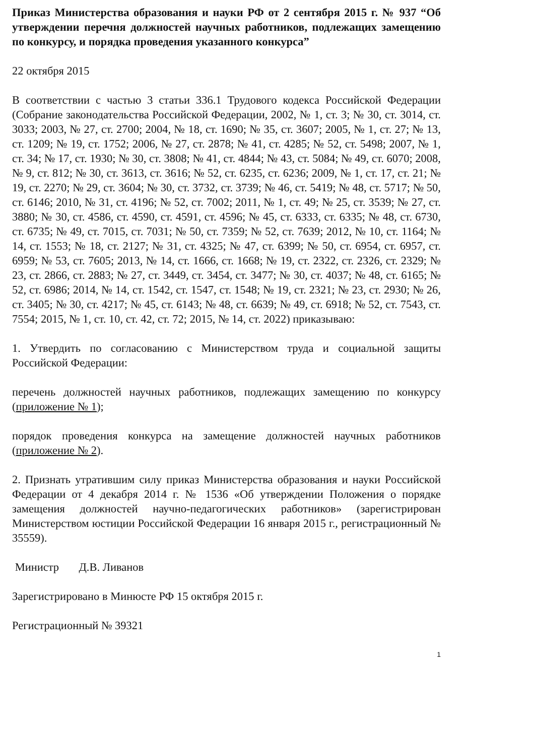Приказ Министерства образования и науки РФ от 2 сентября 2015 г. № 937 “Об утверждении перечня должностей научных работников, подлежащих замещению по конкурсу, и порядка проведения указанного конкурса”
22 октября 2015
В соответствии с частью 3 статьи 336.1 Трудового кодекса Российской Федерации (Собрание законодательства Российской Федерации, 2002, № 1, ст. 3; № 30, ст. 3014, ст. 3033; 2003, № 27, ст. 2700; 2004, № 18, ст. 1690; № 35, ст. 3607; 2005, № 1, ст. 27; № 13, ст. 1209; № 19, ст. 1752; 2006, № 27, ст. 2878; № 41, ст. 4285; № 52, ст. 5498; 2007, № 1, ст. 34; № 17, ст. 1930; № 30, ст. 3808; № 41, ст. 4844; № 43, ст. 5084; № 49, ст. 6070; 2008, № 9, ст. 812; № 30, ст. 3613, ст. 3616; № 52, ст. 6235, ст. 6236; 2009, № 1, ст. 17, ст. 21; № 19, ст. 2270; № 29, ст. 3604; № 30, ст. 3732, ст. 3739; № 46, ст. 5419; № 48, ст. 5717; № 50, ст. 6146; 2010, № 31, ст. 4196; № 52, ст. 7002; 2011, № 1, ст. 49; № 25, ст. 3539; № 27, ст. 3880; № 30, ст. 4586, ст. 4590, ст. 4591, ст. 4596; № 45, ст. 6333, ст. 6335; № 48, ст. 6730, ст. 6735; № 49, ст. 7015, ст. 7031; № 50, ст. 7359; № 52, ст. 7639; 2012, № 10, ст. 1164; № 14, ст. 1553; № 18, ст. 2127; № 31, ст. 4325; № 47, ст. 6399; № 50, ст. 6954, ст. 6957, ст. 6959; № 53, ст. 7605; 2013, № 14, ст. 1666, ст. 1668; № 19, ст. 2322, ст. 2326, ст. 2329; № 23, ст. 2866, ст. 2883; № 27, ст. 3449, ст. 3454, ст. 3477; № 30, ст. 4037; № 48, ст. 6165; № 52, ст. 6986; 2014, № 14, ст. 1542, ст. 1547, ст. 1548; № 19, ст. 2321; № 23, ст. 2930; № 26, ст. 3405; № 30, ст. 4217; № 45, ст. 6143; № 48, ст. 6639; № 49, ст. 6918; № 52, ст. 7543, ст. 7554; 2015, № 1, ст. 10, ст. 42, ст. 72; 2015, № 14, ст. 2022) приказываю:
1. Утвердить по согласованию с Министерством труда и социальной защиты Российской Федерации:
перечень должностей научных работников, подлежащих замещению по конкурсу (приложение № 1);
порядок проведения конкурса на замещение должностей научных работников (приложение № 2).
2. Признать утратившим силу приказ Министерства образования и науки Российской Федерации от 4 декабря 2014 г. № 1536 «Об утверждении Положения о порядке замещения должностей научно-педагогических работников» (зарегистрирован Министерством юстиции Российской Федерации 16 января 2015 г., регистрационный № 35559).
Министр Д.В. Ливанов
Зарегистрировано в Минюсте РФ 15 октября 2015 г.
Регистрационный № 39321
1